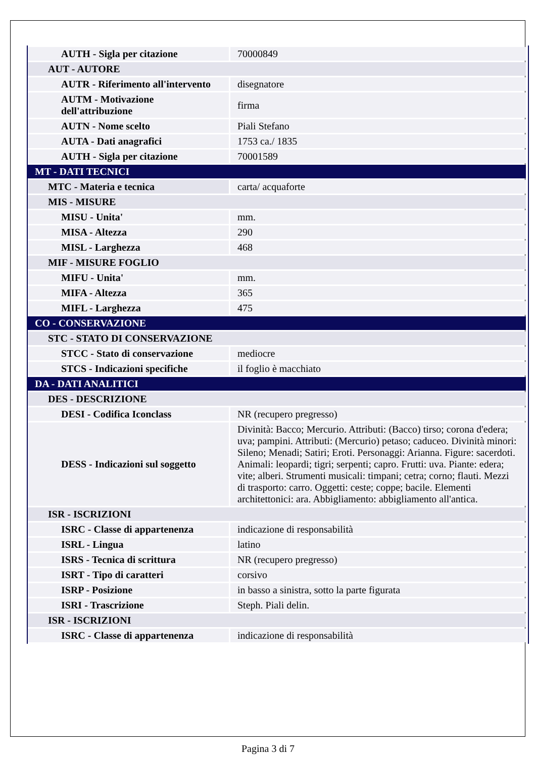| AUTH - Sigla per citazione | 70000849 |
| AUT - AUTORE | |
| AUTR - Riferimento all'intervento | disegnatore |
| AUTM - Motivazione dell'attribuzione | firma |
| AUTN - Nome scelto | Piali Stefano |
| AUTA - Dati anagrafici | 1753 ca./ 1835 |
| AUTH - Sigla per citazione | 70001589 |
| MT - DATI TECNICI | |
| MTC - Materia e tecnica | carta/ acquaforte |
| MIS - MISURE | |
| MISU - Unita' | mm. |
| MISA - Altezza | 290 |
| MISL - Larghezza | 468 |
| MIF - MISURE FOGLIO | |
| MIFU - Unita' | mm. |
| MIFA - Altezza | 365 |
| MIFL - Larghezza | 475 |
| CO - CONSERVAZIONE | |
| STC - STATO DI CONSERVAZIONE | |
| STCC - Stato di conservazione | mediocre |
| STCS - Indicazioni specifiche | il foglio è macchiato |
| DA - DATI ANALITICI | |
| DES - DESCRIZIONE | |
| DESI - Codifica Iconclass | NR (recupero pregresso) |
| DESS - Indicazioni sul soggetto | Divinità: Bacco; Mercurio. Attributi: (Bacco) tirso; corona d'edera; uva; pampini. Attributi: (Mercurio) petaso; caduceo. Divinità minori: Sileno; Menadi; Satiri; Eroti. Personaggi: Arianna. Figure: sacerdoti. Animali: leopardi; tigri; serpenti; capro. Frutti: uva. Piante: edera; vite; alberi. Strumenti musicali: timpani; cetra; corno; flauti. Mezzi di trasporto: carro. Oggetti: ceste; coppe; bacile. Elementi architettonici: ara. Abbigliamento: abbigliamento all'antica. |
| ISR - ISCRIZIONI | |
| ISRC - Classe di appartenenza | indicazione di responsabilità |
| ISRL - Lingua | latino |
| ISRS - Tecnica di scrittura | NR (recupero pregresso) |
| ISRT - Tipo di caratteri | corsivo |
| ISRP - Posizione | in basso a sinistra, sotto la parte figurata |
| ISRI - Trascrizione | Steph. Piali delin. |
| ISR - ISCRIZIONI | |
| ISRC - Classe di appartenenza | indicazione di responsabilità |
Pagina 3 di 7